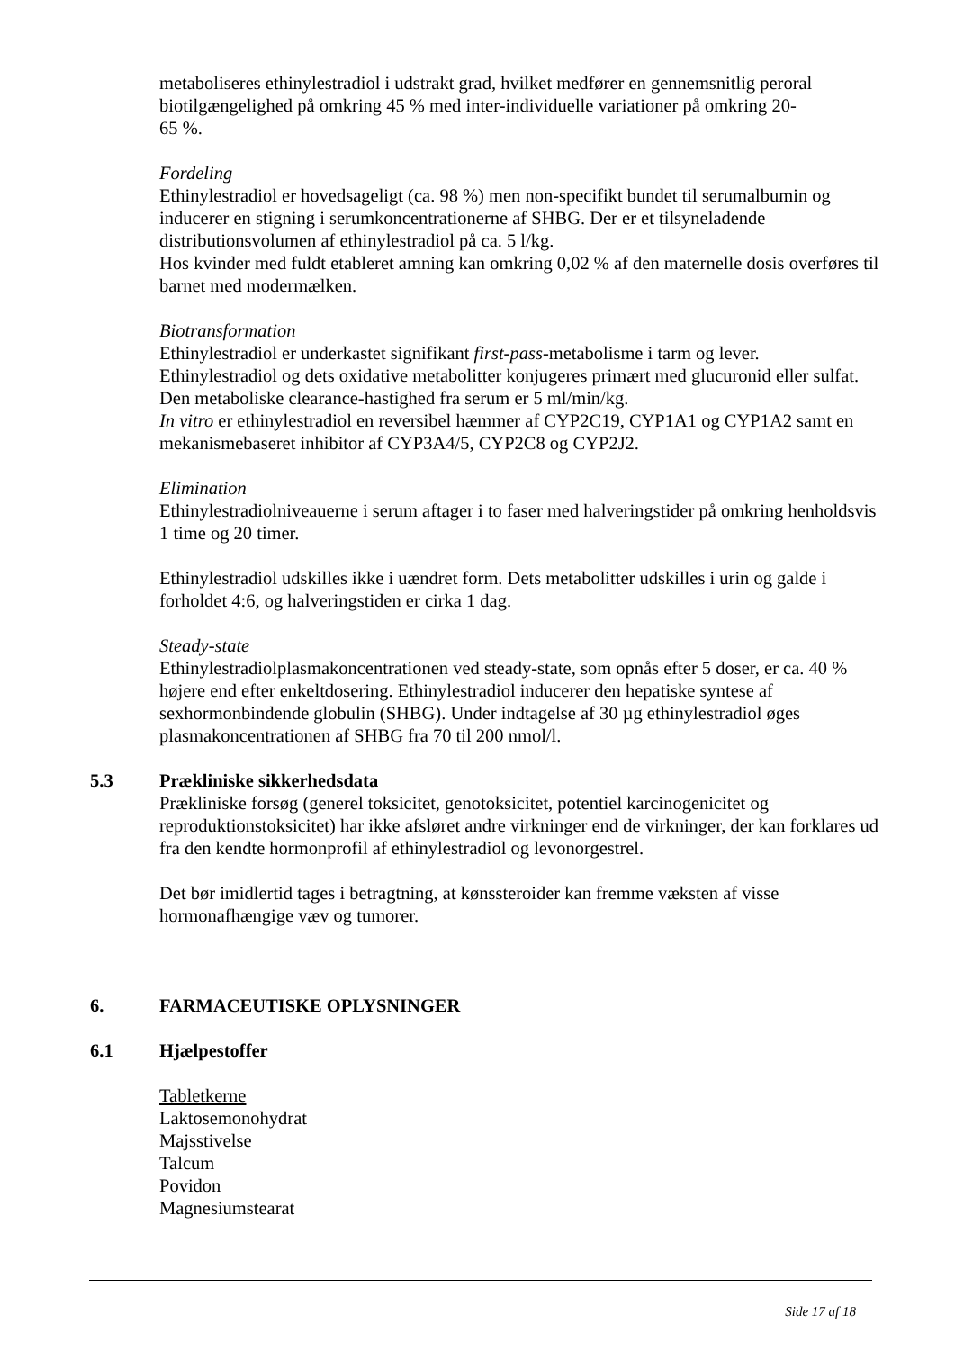metaboliseres ethinylestradiol i udstrakt grad, hvilket medfører en gennemsnitlig peroral biotilgængelighed på omkring 45 % med inter-individuelle variationer på omkring 20-
65 %.
Fordeling
Ethinylestradiol er hovedsageligt (ca. 98 %) men non-specifikt bundet til serumalbumin og inducerer en stigning i serumkoncentrationerne af SHBG. Der er et tilsyneladende distributionsvolumen af ethinylestradiol på ca. 5 l/kg.
Hos kvinder med fuldt etableret amning kan omkring 0,02 % af den maternelle dosis overføres til barnet med modermælken.
Biotransformation
Ethinylestradiol er underkastet signifikant first-pass-metabolisme i tarm og lever. Ethinylestradiol og dets oxidative metabolitter konjugeres primært med glucuronid eller sulfat. Den metaboliske clearance-hastighed fra serum er 5 ml/min/kg.
In vitro er ethinylestradiol en reversibel hæmmer af CYP2C19, CYP1A1 og CYP1A2 samt en mekanismebaseret inhibitor af CYP3A4/5, CYP2C8 og CYP2J2.
Elimination
Ethinylestradiolniveauerne i serum aftager i to faser med halveringstider på omkring henholdsvis 1 time og 20 timer.
Ethinylestradiol udskilles ikke i uændret form. Dets metabolitter udskilles i urin og galde i forholdet 4:6, og halveringstiden er cirka 1 dag.
Steady-state
Ethinylestradiolplasmakoncentrationen ved steady-state, som opnås efter 5 doser, er ca. 40 % højere end efter enkeltdosering. Ethinylestradiol inducerer den hepatiske syntese af sexhormonbindende globulin (SHBG). Under indtagelse af 30 µg ethinylestradiol øges plasmakoncentrationen af SHBG fra 70 til 200 nmol/l.
5.3 Prækliniske sikkerhedsdata
Prækliniske forsøg (generel toksicitet, genotoksicitet, potentiel karcinogenicitet og reproduktionstoksicitet) har ikke afsløret andre virkninger end de virkninger, der kan forklares ud fra den kendte hormonprofil af ethinylestradiol og levonorgestrel.
Det bør imidlertid tages i betragtning, at kønssteroider kan fremme væksten af visse hormonafhængige væv og tumorer.
6. FARMACEUTISKE OPLYSNINGER
6.1 Hjælpestoffer
Tabletkerne
Laktosemonohydrat
Majsstivelse
Talcum
Povidon
Magnesiumstearat
Side 17 af 18